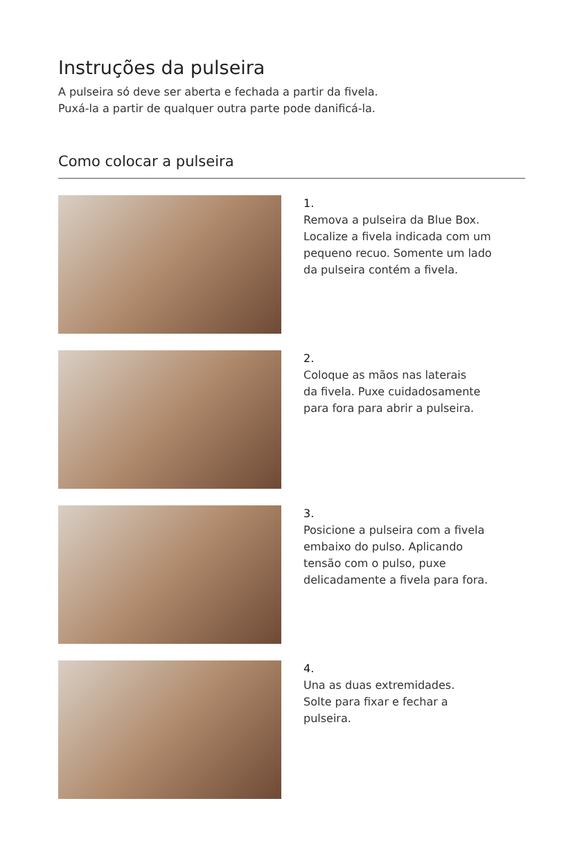Instruções da pulseira
A pulseira só deve ser aberta e fechada a partir da fivela.
Puxá-la a partir de qualquer outra parte pode danificá-la.
Como colocar a pulseira
1.
Remova a pulseira da Blue Box.
Localize a fivela indicada com um
pequeno recuo. Somente um lado
da pulseira contém a fivela.
2.
Coloque as mãos nas laterais
da fivela. Puxe cuidadosamente
para fora para abrir a pulseira.
3.
Posicione a pulseira com a fivela
embaixo do pulso. Aplicando
tensão com o pulso, puxe
delicadamente a fivela para fora.
4.
Una as duas extremidades.
Solte para fixar e fechar a
pulseira.